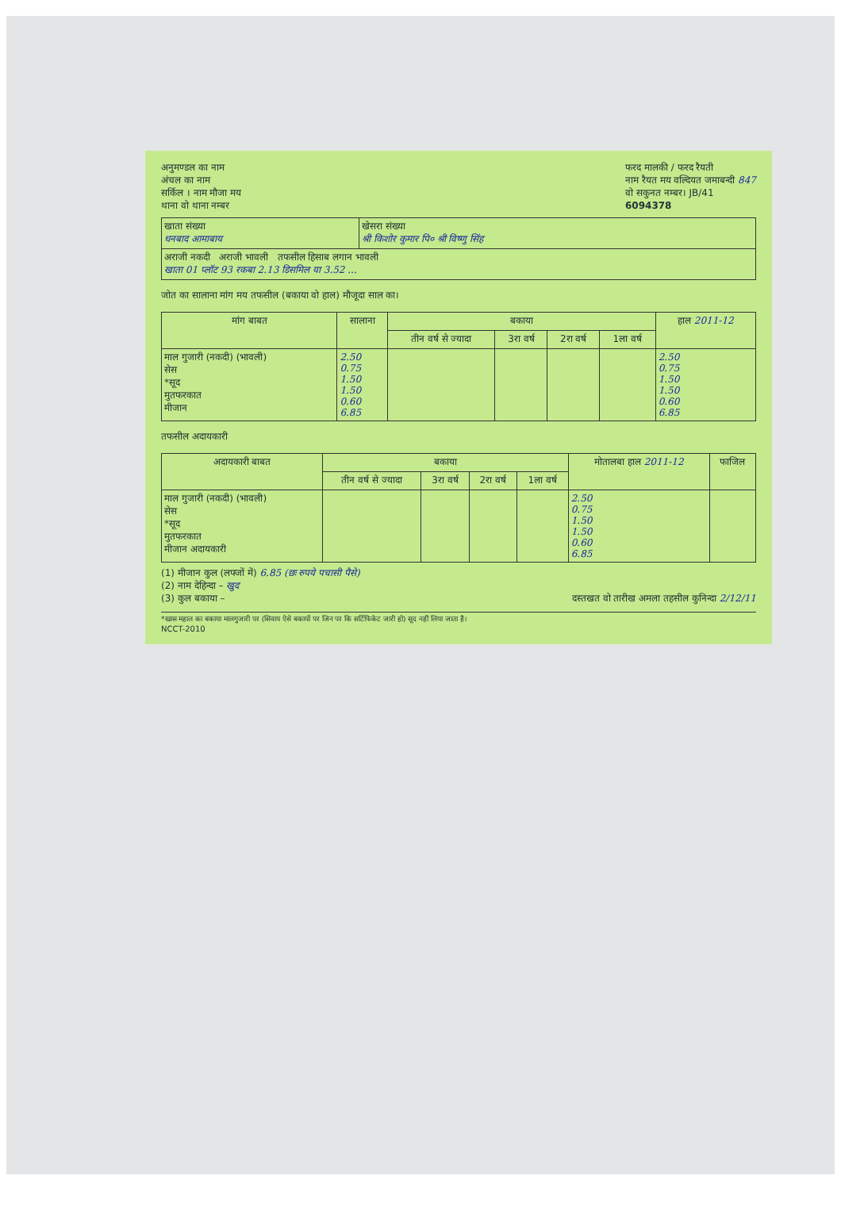अनुमण्डल का नाम
अंचल का नाम
सर्किल । नाम मौजा मय
थाना वो थाना नम्बर
फरद मालकी / फरद रैयती
नाम रैयत मय वल्दियत जमाबन्दी 847
वो सकुनत नम्बर। JB/41
6094378
| खाता संख्या धनबाद आमाबाय | खेसरा संख्या श्री किशोर कुमार पि० श्री विष्णु सिंह |
| अराजी नकदी अराजी भावली तफसील हिसाब लगान भावली खाता 01 प्लॉट 93 रकबा 2.13 डिसमिल या 3.52 ... | |
जोत का सालाना मांग मय तफसील (बकाया वो हाल) मौजूदा साल का।
| मांग बाबत | सालाना | बकाया | | | | हाल 2011-12 |
| --- | --- | --- | --- | --- | --- | --- |
| | | तीन वर्ष से ज्यादा | 3रा वर्ष | 2रा वर्ष | 1ला वर्ष | |
| माल गुजारी (नकदी) (भावली) सेस *सूद मुतफरकात मीजान | 2.50 0.75 1.50 1.50 0.60 6.85 | | | | | 2.50 0.75 1.50 1.50 0.60 6.85 |
तफसील अदायकारी
| अदायकारी बाबत | बकाया | | | | मोतालबा हाल 2011-12 | फाजिल |
| --- | --- | --- | --- | --- | --- | --- |
| | तीन वर्ष से ज्यादा | 3रा वर्ष | 2रा वर्ष | 1ला वर्ष | | |
| माल गुजारी (नकदी) (भावली) सेस *सूद मुतफरकात मीजान अदायकारी | | | | | 2.50 0.75 1.50 1.50 0.60 6.85 | |
(1) मीजान कुल (लफ्जों में) 6.85 (छः रुपये पचासी पैसे)
(2) नाम देहिन्दा – खुद
(3) कुल बकाया – दस्तखत वो तारीख अमला तहसील कुनिन्दा 2/12/11
*खास महाल का बकाया मालगुजारी पर (सिवाय ऐसे बकायों पर जिन पर कि सर्टिफिकेट जारी हो) सूद नहीं लिया जाता है।
NCCT-2010